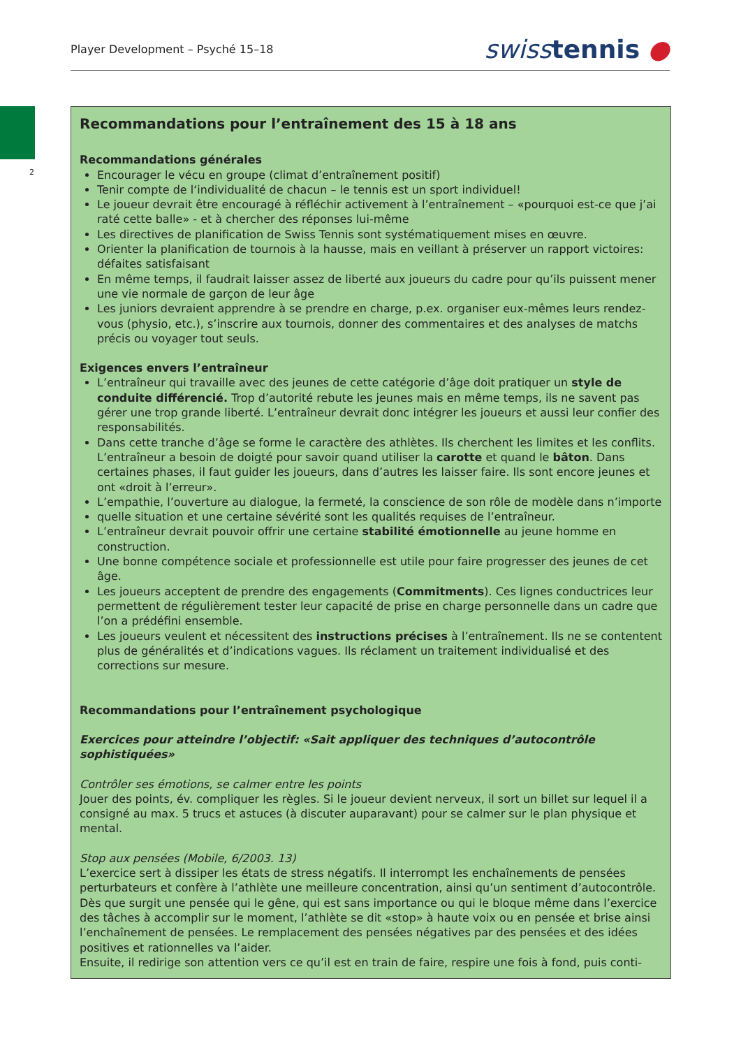Player Development – Psyché 15–18 swisstennis ●
2
Recommandations pour l’entraînement des 15 à 18 ans
Recommandations générales
Encourager le vécu en groupe (climat d’entraînement positif)
Tenir compte de l‘individualité de chacun – le tennis est un sport individuel!
Le joueur devrait être encouragé à réfléchir activement à l’entraînement – «pourquoi est-ce que j’ai raté cette balle» - et à chercher des réponses lui-même
Les directives de planification de Swiss Tennis sont systématiquement mises en œuvre.
Orienter la planification de tournois à la hausse, mais en veillant à préserver un rapport victoires: défaites satisfaisant
En même temps, il faudrait laisser assez de liberté aux joueurs du cadre pour qu’ils puissent mener une vie normale de garçon de leur âge
Les juniors devraient apprendre à se prendre en charge, p.ex. organiser eux-mêmes leurs rendez-vous (physio, etc.), s’inscrire aux tournois, donner des commentaires et des analyses de matchs précis ou voyager tout seuls.
Exigences envers l’entraîneur
L’entraîneur qui travaille avec des jeunes de cette catégorie d’âge doit pratiquer un style de conduite différencié. Trop d’autorité rebute les jeunes mais en même temps, ils ne savent pas gérer une trop grande liberté. L’entraîneur devrait donc intégrer les joueurs et aussi leur confier des responsabilités.
Dans cette tranche d’âge se forme le caractère des athlètes. Ils cherchent les limites et les conflits. L’entraîneur a besoin de doigté pour savoir quand utiliser la carotte et quand le bâton. Dans certaines phases, il faut guider les joueurs, dans d’autres les laisser faire. Ils sont encore jeunes et ont «droit à l’erreur».
L’empathie, l’ouverture au dialogue, la fermeté, la conscience de son rôle de modèle dans n’importe
quelle situation et une certaine sévérité sont les qualités requises de l’entraîneur.
L’entraîneur devrait pouvoir offrir une certaine stabilité émotionnelle au jeune homme en construction.
Une bonne compétence sociale et professionnelle est utile pour faire progresser des jeunes de cet âge.
Les joueurs acceptent de prendre des engagements (Commitments). Ces lignes conductrices leur permettent de régulièrement tester leur capacité de prise en charge personnelle dans un cadre que l’on a prédéfini ensemble.
Les joueurs veulent et nécessitent des instructions précises à l’entraînement. Ils ne se contentent plus de généralités et d’indications vagues. Ils réclament un traitement individualisé et des corrections sur mesure.
Recommandations pour l’entraînement psychologique
Exercices pour atteindre l’objectif: «Sait appliquer des techniques d’autocontrôle sophistiquées»
Contrôler ses émotions, se calmer entre les points
Jouer des points, év. compliquer les règles. Si le joueur devient nerveux, il sort un billet sur lequel il a consigné au max. 5 trucs et astuces (à discuter auparavant) pour se calmer sur le plan physique et mental.
Stop aux pensées (Mobile, 6/2003. 13)
L’exercice sert à dissiper les états de stress négatifs. Il interrompt les enchaînements de pensées perturbateurs et confère à l’athlète une meilleure concentration, ainsi qu’un sentiment d’autocontrôle. Dès que surgit une pensée qui le gêne, qui est sans importance ou qui le bloque même dans l’exercice des tâches à accomplir sur le moment, l’athlète se dit «stop» à haute voix ou en pensée et brise ainsi l’enchaînement de pensées. Le remplacement des pensées négatives par des pensées et des idées positives et rationnelles va l’aider.
Ensuite, il redirige son attention vers ce qu’il est en train de faire, respire une fois à fond, puis conti-